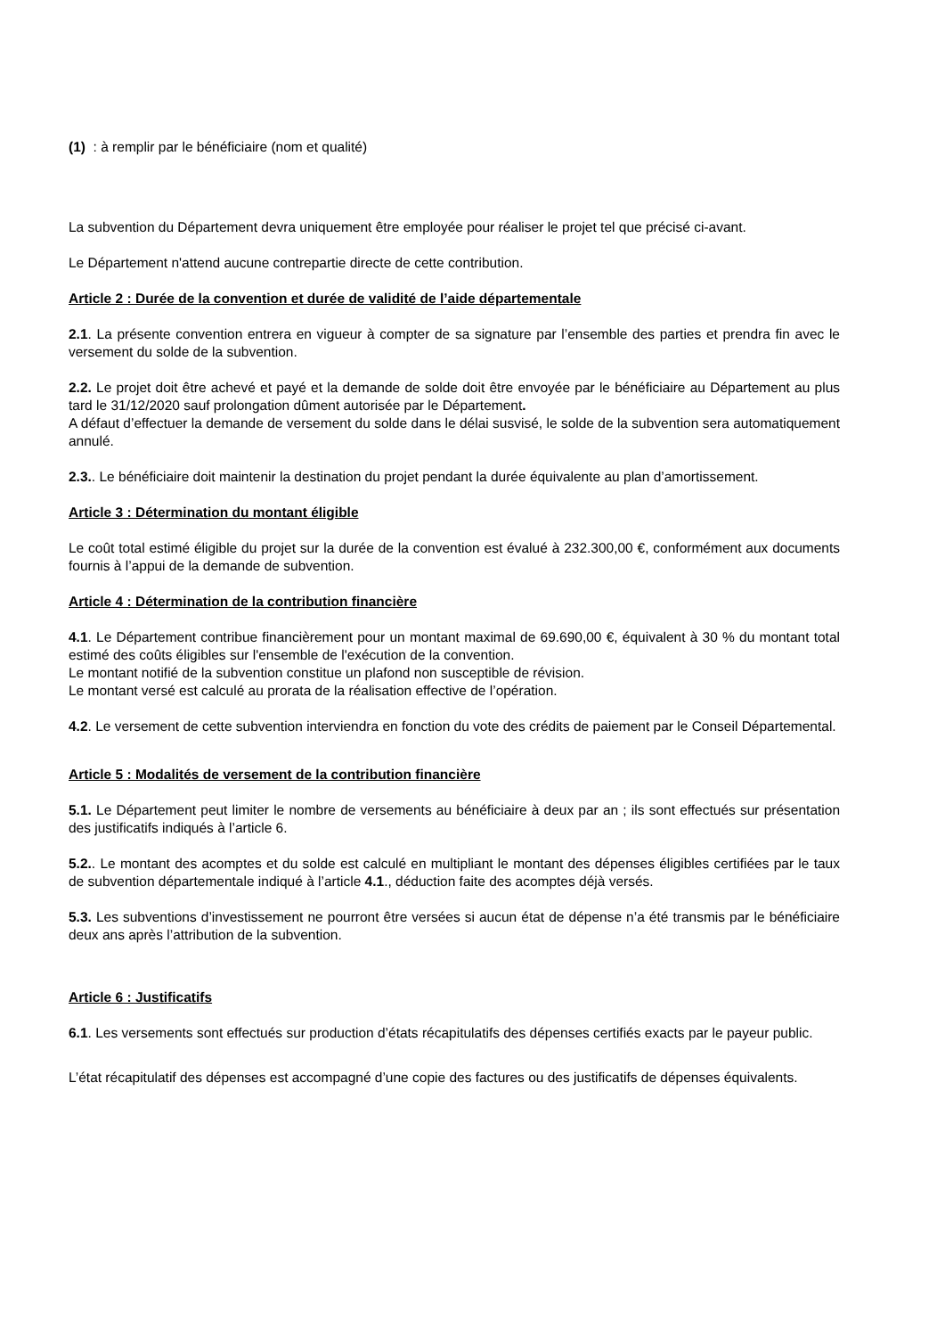(1) : à remplir par le bénéficiaire (nom et qualité)
La subvention du Département devra uniquement être employée pour réaliser le projet tel que précisé ci-avant.
Le Département n'attend aucune contrepartie directe de cette contribution.
Article 2 : Durée de la convention et durée de validité de l’aide départementale
2.1. La présente convention entrera en vigueur à compter de sa signature par l’ensemble des parties et prendra fin avec le versement du solde de la subvention.
2.2. Le projet doit être achevé et payé et la demande de solde doit être envoyée par le bénéficiaire au Département au plus tard le 31/12/2020 sauf prolongation dûment autorisée par le Département.
A défaut d’effectuer la demande de versement du solde dans le délai susvisé, le solde de la subvention sera automatiquement annulé.
2.3.. Le bénéficiaire doit maintenir la destination du projet pendant la durée équivalente au plan d’amortissement.
Article 3 : Détermination du montant éligible
Le coût total estimé éligible du projet sur la durée de la convention est évalué à 232.300,00 €, conformément aux documents fournis à l’appui de la demande de subvention.
Article 4 : Détermination de la contribution financière
4.1. Le Département contribue financièrement pour un montant maximal de 69.690,00 €, équivalent à 30 % du montant total estimé des coûts éligibles sur l'ensemble de l'exécution de la convention.
Le montant notifié de la subvention constitue un plafond non susceptible de révision.
Le montant versé est calculé au prorata de la réalisation effective de l’opération.
4.2. Le versement de cette subvention interviendra en fonction du vote des crédits de paiement par le Conseil Départemental.
Article 5 : Modalités de versement de la contribution financière
5.1. Le Département peut limiter le nombre de versements au bénéficiaire à deux par an ; ils sont effectués sur présentation des justificatifs indiqués à l’article 6.
5.2.. Le montant des acomptes et du solde est calculé en multipliant le montant des dépenses éligibles certifiées par le taux de subvention départementale indiqué à l’article 4.1., déduction faite des acomptes déjà versés.
5.3. Les subventions d’investissement ne pourront être versées si aucun état de dépense n’a été transmis par le bénéficiaire deux ans après l’attribution de la subvention.
Article 6 : Justificatifs
6.1. Les versements sont effectués sur production d’états récapitulatifs des dépenses certifiés exacts par le payeur public.
L’état récapitulatif des dépenses est accompagné d’une copie des factures ou des justificatifs de dépenses équivalents.